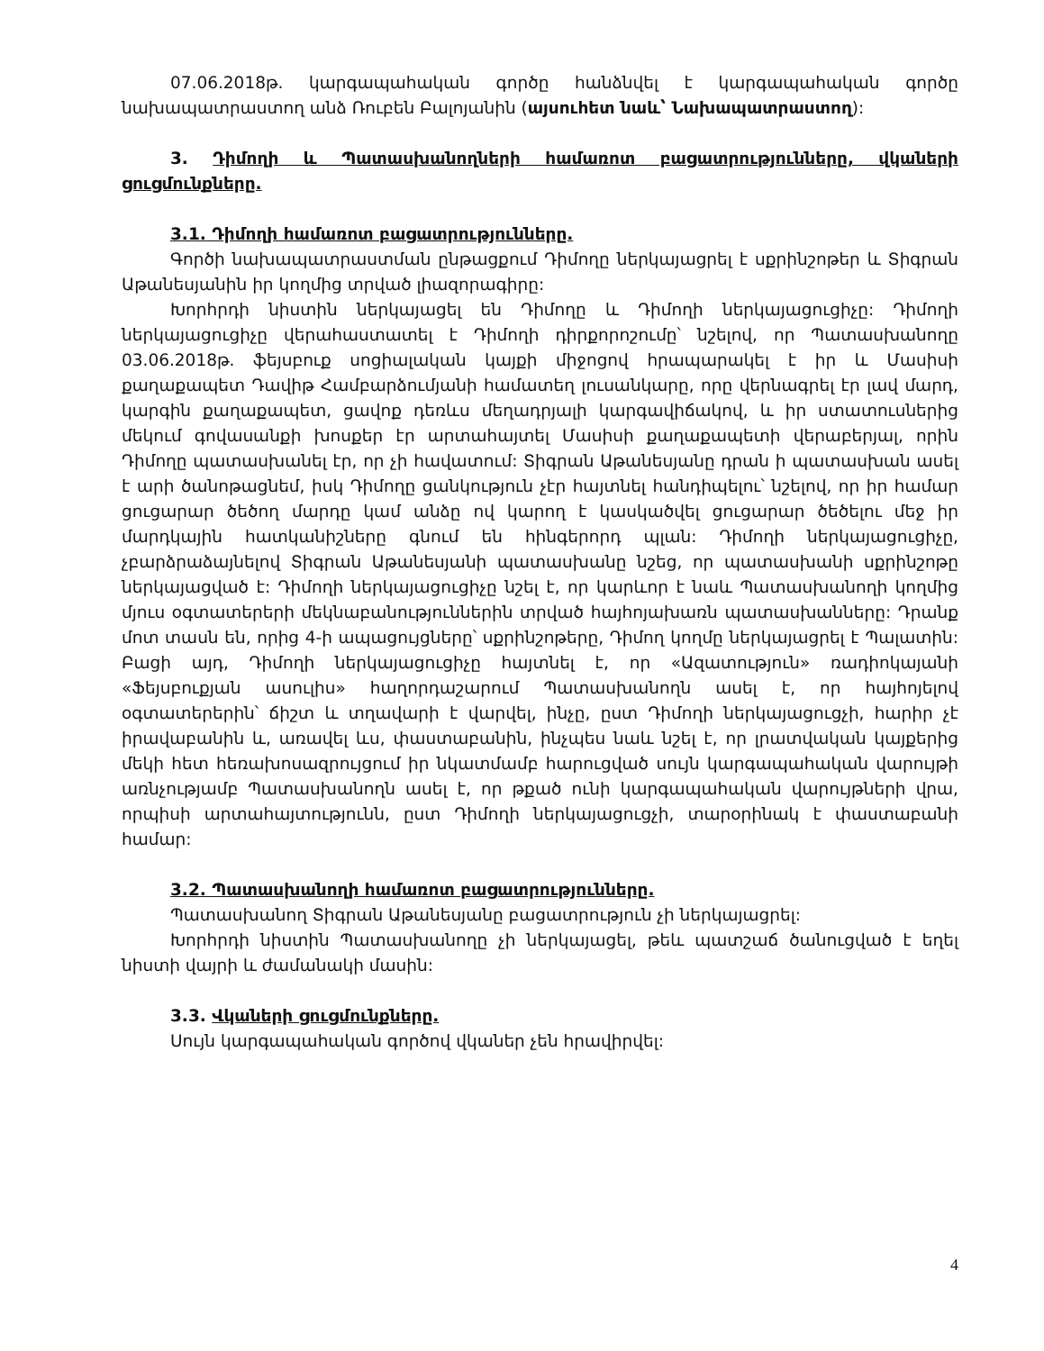07.06.2018թ. կարգապահական գործը հանձնվել է կարգապահական գործը նախապատրաստող անձ Ռուբեն Բալոյանին (այսուհետ նաև՝ Նախապատրաստող):
3. Դիմողի և Պատասխանողների համառոտ բացատրությունները, վկաների ցուցմունքները.
3.1. Դիմողի համառոտ բացատրությունները.
Գործի նախապատրաստման ընթացքում Դիմողը ներկայացրել է սքրինշոթեր և Տիգրան Աթանեսյանին իր կողմից տրված լիազորագիրը:
Խորհրդի նիստին ներկայացել են Դիմողը և Դիմողի ներկայացուցիչը: Դիմողի ներկայացուցիչը վերահաստատել է Դիմողի դիրքորոշումը՝ նշելով, որ Պատասխանողը 03.06.2018թ. ֆեյսբուք սոցիալական կայքի միջոցով հրապարակել է իր և Մասիսի քաղաքապետ Դավիթ Համբարձումյանի համատեղ լուսանկարը, որը վերնագրել էր լավ մարդ, կարգին քաղաքապետ, ցավոք դեռևս մեղադրյալի կարգավիճակով, և իր ստատուսներից մեկում գովասանքի խոսքեր էր արտահայտել Մասիսի քաղաքապետի վերաբերյալ, որին Դիմողը պատասխանել էր, որ չի հավատում: Տիգրան Աթանեսյանը դրան ի պատասխան ասել է արի ծանոթացնեմ, իսկ Դիմողը ցանկություն չէր հայտնել հանդիպելու՝ նշելով, որ իր համար ցուցարար ծեծող մարդը կամ անձը ով կարող է կասկածվել ցուցարար ծեծելու մեջ իր մարդկային հատկանիշները գնում են հինգերորդ պլան: Դիմողի ներկայացուցիչը, չբարձրաձայնելով Տիգրան Աթանեսյանի պատասխանը նշեց, որ պատասխանի սքրինշոթը ներկայացված է: Դիմողի ներկայացուցիչը նշել է, որ կարևոր է նաև Պատասխանողի կողմից մյուս օգտատերերի մեկնաբանություններին տրված հայհոյախառն պատասխանները: Դրանք մոտ տասն են, որից 4-ի ապացույցները՝ սքրինշոթերը, Դիմող կողմը ներկայացրել է Պալատին: Բացի այդ, Դիմողի ներկայացուցիչը հայտնել է, որ «Ազատություն» ռադիոկայանի «Ֆեյսբուքյան ասուլիս» հաղորդաշարում Պատասխանողն ասել է, որ հայհոյելով օգտատերերին՝ ճիշտ և տղավարի է վարվել, ինչը, ըստ Դիմողի ներկայացուցչի, հարիր չէ իրավաբանին և, առավել ևս, փաստաբանին, ինչպես նաև նշել է, որ լրատվական կայքերից մեկի հետ հեռախոսազրույցում իր նկատմամբ հարուցված սույն կարգապահական վարույթի առնչությամբ Պատասխանողն ասել է, որ թքած ունի կարգապահական վարույթների վրա, որպիսի արտահայտությունն, ըստ Դիմողի ներկայացուցչի, տարօրինակ է փաստաբանի համար:
3.2. Պատասխանողի համառոտ բացատրությունները.
Պատասխանող Տիգրան Աթանեսյանը բացատրություն չի ներկայացրել:
Խորհրդի նիստին Պատասխանողը չի ներկայացել, թեև պատշաճ ծանուցված է եղել նիստի վայրի և ժամանակի մասին:
3.3. Վկաների ցուցմունքները.
Սույն կարգապահական գործով վկաներ չեն հրավիրվել:
4